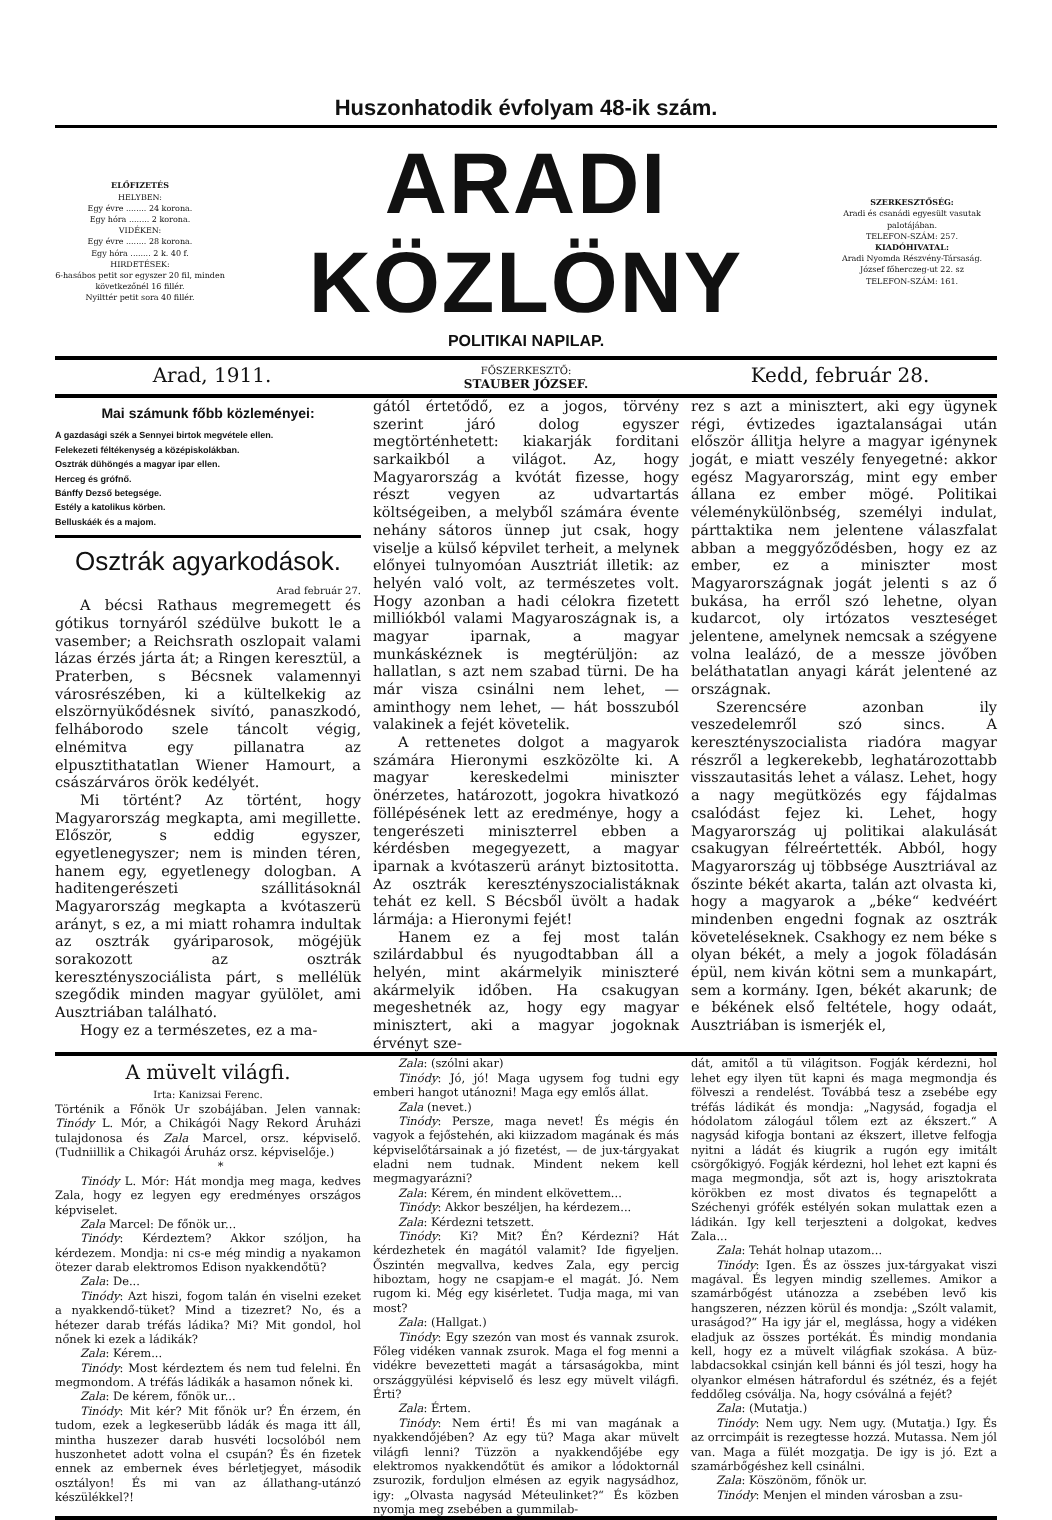Huszonhatodik évfolyam 48-ik szám.
ELŐFIZETÉS
HELYBEN:
Egy évre ........ 24 korona.
Egy hóra ........ 2 korona.
VIDÉKEN:
Egy évre ........ 28 korona.
Egy hóra ........ 2 k. 40 f.
HIRDETÉSEK:
6-hasábos petit sor egyszer 20 fil, minden következőnél 16 fillér.
Nyilttér petit sora 40 fillér.
ARADI KÖZLÖNY
POLITIKAI NAPILAP.
SZERKESZTŐSÉG:
Aradi és csanádi egyesült vasutak palotájában.
TELEFON-SZÁM: 257.
KIADÓHIVATAL:
Aradi Nyomda Részvény-Társaság.
József főherczeg-ut 22. sz
TELEFON-SZÁM: 161.
Arad, 1911.
FŐSZERKESZTŐ:
STAUBER JÓZSEF.
Kedd, február 28.
Mai számunk főbb közleményei:
A gazdasági szék a Sennyei birtok megvétele ellen.
Felekezeti féltékenység a középiskolákban.
Osztrák dühöngés a magyar ipar ellen.
Herceg és grófnő.
Bánffy Dezső betegsége.
Estély a katolikus körben.
Belluskáék és a majom.
Osztrák agyarkodások.
Arad február 27.
A bécsi Rathaus megremegett és gótikus tornyáról szédülve bukott le a vasember; a Reichsrath oszlopait valami lázas érzés járta át; a Ringen keresztül, a Praterben, s Bécsnek valamennyi városrészében, ki a kültelkekig az elszörnyükődésnek sivító, panaszkodó, felháborodo szele táncolt végig, elnémitva egy pillanatra az elpusztithatatlan Wiener Hamourt, a császárváros örök kedélyét.
Mi történt? Az történt, hogy Magyarország megkapta, ami megillette. Először, s eddig egyszer, egyetlenegyszer; nem is minden téren, hanem egy, egyetlenegy dologban. A haditengerészeti szállitásoknál Magyarország megkapta a kvótaszerü arányt, s ez, a mi miatt rohamra indultak az osztrák gyáriparosok, mögéjük sorakozott az osztrák keresztényszociálista párt, s mellélük szegődik minden magyar gyülölet, ami Ausztriában található.
Hogy ez a természetes, ez a ma-
gától értetődő, ez a jogos, törvény szerint járó dolog egyszer megtörténhetett: kiakarják forditani sarkaikból a világot. Az, hogy Magyarország a kvótát fizesse, hogy részt vegyen az udvartartás költségeiben, a melyből számára évente nehány sátoros ünnep jut csak, hogy viselje a külső képvilet terheit, a melynek előnyei tulnyomóan Ausztriát illetik: az helyén való volt, az természetes volt. Hogy azonban a hadi célokra fizetett milliókból valami Magyaroszágnak is, a magyar iparnak, a magyar munkáskéznek is megtérüljön: az hallatlan, s azt nem szabad türni. De ha már visza csinálni nem lehet, — aminthogy nem lehet, — hát bosszuból valakinek a fejét követelik.
A rettenetes dolgot a magyarok számára Hieronymi eszközölte ki. A magyar kereskedelmi miniszter önérzetes, határozott, jogokra hivatkozó föllépésének lett az eredménye, hogy a tengerészeti miniszterrel ebben a kérdésben megegyezett, a magyar iparnak a kvótaszerü arányt biztositotta. Az osztrák keresztényszocialistáknak tehát ez kell. S Bécsből üvölt a hadak lármája: a Hieronymi fejét!
Hanem ez a fej most talán szilárdabbul és nyugodtabban áll a helyén, mint akármelyik miniszteré akármelyik időben. Ha csakugyan megeshetnék az, hogy egy magyar minisztert, aki a magyar jogoknak érvényt sze-
rez s azt a minisztert, aki egy ügynek régi, évtizedes igaztalanságai után először állitja helyre a magyar igénynek jogát, e miatt veszély fenyegetné: akkor egész Magyarország, mint egy ember állana ez ember mögé. Politikai véleménykülönbség, személyi indulat, párttaktika nem jelentene válaszfalat abban a meggyőződésben, hogy ez az ember, ez a miniszter most Magyarországnak jogát jelenti s az ő bukása, ha erről szó lehetne, olyan kudarcot, oly irtózatos veszteséget jelentene, amelynek nemcsak a szégyene volna lealázó, de a messze jövőben beláthatatlan anyagi kárát jelentené az országnak.
Szerencsére azonban ily veszedelemről szó sincs. A keresztényszocialista riadóra magyar részről a legkerekebb, leghatározottabb visszautasitás lehet a válasz. Lehet, hogy a nagy megütközés egy fájdalmas csalódást fejez ki. Lehet, hogy Magyarország uj politikai alakulását csakugyan félreértették. Abból, hogy Magyarország uj többsége Ausztriával az őszinte békét akarta, talán azt olvasta ki, hogy a magyarok a „béke“ kedvéért mindenben engedni fognak az osztrák követeléseknek. Csakhogy ez nem béke s olyan békét, a mely a jogok föladásán épül, nem kiván kötni sem a munkapárt, sem a kormány. Igen, békét akarunk; de e békének első feltétele, hogy odaát, Ausztriában is ismerjék el,
A müvelt világfi.
Irta: Kanizsai Ferenc.
Történik a Főnök Ur szobájában. Jelen vannak: Tinódy L. Mór, a Chikágói Nagy Rekord Áruházi tulajdonosa és Zala Marcel, orsz. képviselő. (Tudniillik a Chikagói Áruház orsz. képviselője.)
*
Tinódy L. Mór: Hát mondja meg maga, kedves Zala, hogy ez legyen egy eredményes országos képviselet.
Zala Marcel: De főnök ur...
Tinódy: Kérdeztem? Akkor szóljon, ha kérdezem. Mondja: ni cs-e még mindig a nyakamon ötezer darab elektromos Edison nyakkendőtü?
Zala: De...
Tinódy: Azt hiszi, fogom talán én viselni ezeket a nyakkendő-tüket? Mind a tizezret? No, és a hétezer darab tréfás ládika? Mi? Mit gondol, hol nőnek ki ezek a ládikák?
Zala: Kérem...
Tinódy: Most kérdeztem és nem tud felelni. Én megmondom. A tréfás ládikák a hasamon nőnek ki.
Zala: De kérem, főnök ur...
Tinódy: Mit kér? Mit főnök ur? Én érzem, én tudom, ezek a legkeserübb ládák és maga itt áll, mintha huszezer darab husvéti locsolóból nem huszonhetet adott volna el csupán? És én fizetek ennek az embernek éves bérletjegyet, második osztályon! És mi van az állathang-utánzó készülékkel?!
Zala: (szólni akar)
Tinódy: Jó, jó! Maga ugysem fog tudni egy emberi hangot utánozni! Maga egy emlős állat.
Zala (nevet.)
Tinódy: Persze, maga nevet! És mégis én vagyok a fejőstehén, aki kiizzadom magának és más képviselőtársainak a jó fizetést, — de jux-tárgyakat eladni nem tudnak. Mindent nekem kell megmagyarázni?
Zala: Kérem, én mindent elkövettem...
Tinódy: Akkor beszéljen, ha kérdezem...
Zala: Kérdezni tetszett.
Tinódy: Ki? Mit? Én? Kérdezni? Hát kérdezhetek én magától valamit? Ide figyeljen. Őszintén megvallva, kedves Zala, egy percig hiboztam, hogy ne csapjam-e el magát. Jó. Nem rugom ki. Még egy kisérletet. Tudja maga, mi van most?
Zala: (Hallgat.)
Tinódy: Egy szezón van most és vannak zsurok. Főleg vidéken vannak zsurok. Maga el fog menni a vidékre bevezetteti magát a társaságokba, mint országgyülési képviselő és lesz egy müvelt világfi. Érti?
Zala: Értem.
Tinódy: Nem érti! És mi van magának a nyakkendőjében? Az egy tü? Maga akar müvelt világfi lenni? Tüzzön a nyakkendőjébe egy elektromos nyakkendőtüt és amikor a lódoktornál zsurozik, forduljon elmésen az egyik nagysádhoz, igy: „Olvasta nagysád Méteulinket?“ És közben nyomja meg zsebében a gummilab-
dát, amitől a tü világitson. Fogják kérdezni, hol lehet egy ilyen tüt kapni és maga megmondja és fölveszi a rendelést. Továbbá tesz a zsebébe egy tréfás ládikát és mondja: „Nagysád, fogadja el hódolatom zálogául tőlem ezt az ékszert.“ A nagysád kifogja bontani az ékszert, illetve felfogja nyitni a ládát és kiugrik a rugón egy imitált csörgőkigyó. Fogják kérdezni, hol lehet ezt kapni és maga megmondja, sőt azt is, hogy arisztokrata körökben ez most divatos és tegnapelőtt a Széchenyi grófék estélyén sokan mulattak ezen a ládikán. Igy kell terjeszteni a dolgokat, kedves Zala...
Zala: Tehát holnap utazom...
Tinódy: Igen. És az összes jux-tárgyakat viszi magával. És legyen mindig szellemes. Amikor a szamárbőgést utánozza a zsebében levő kis hangszeren, nézzen körül és mondja: „Szólt valamit, uraságod?“ Ha igy jár el, meglássa, hogy a vidéken eladjuk az összes portékát. És mindig mondania kell, hogy ez a müvelt világfiak szokása. A büz-labdacsokkal csinján kell bánni és jól teszi, hogy ha olyankor elmésen hátrafordul és szétnéz, és a fejét feddőleg csóválja. Na, hogy csóválná a fejét?
Zala: (Mutatja.)
Tinódy: Nem ugy. Nem ugy. (Mutatja.) Igy. És az orrcimpáit is rezegtesse hozzá. Mutassa. Nem jól van. Maga a fülét mozgatja. De igy is jó. Ezt a szamárbőgéshez kell csinálni.
Zala: Köszönöm, főnök ur.
Tinódy: Menjen el minden városban a zsu-